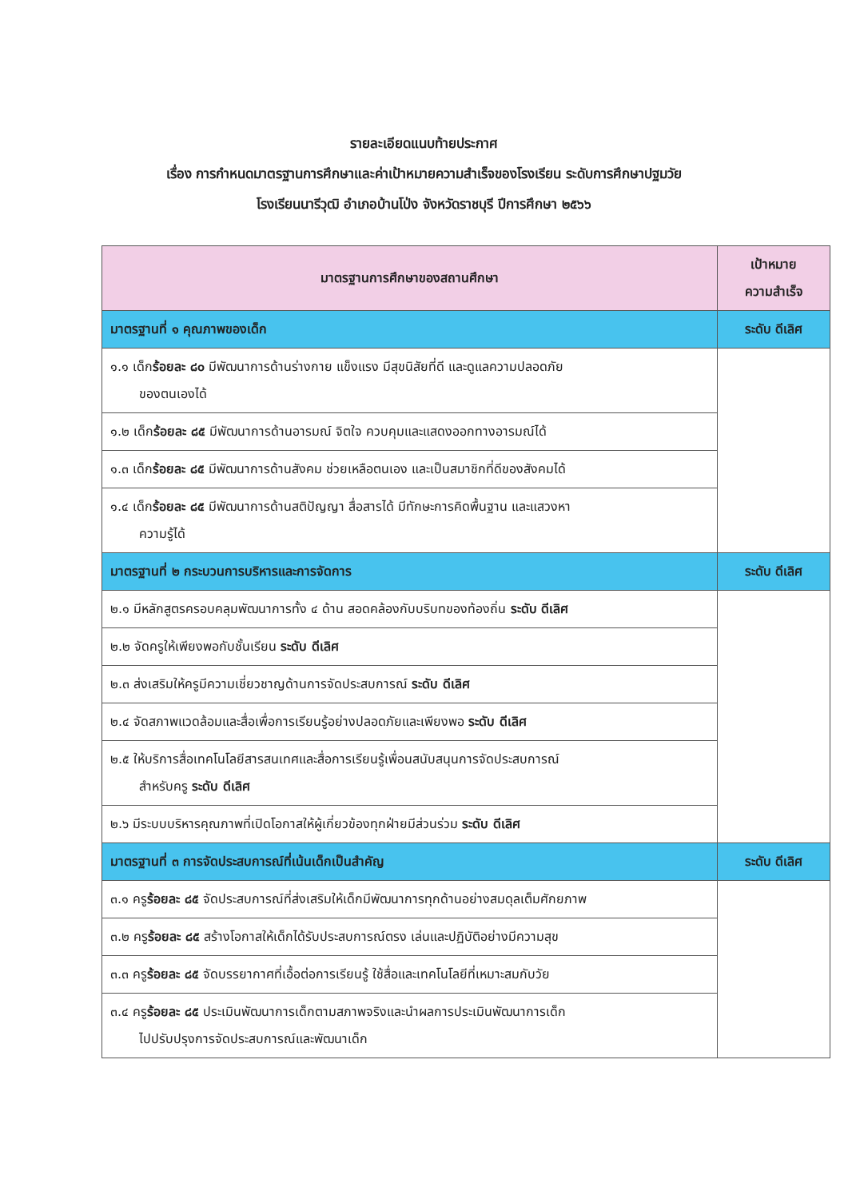รายละเอียดแนบท้ายประกาศ
เรื่อง การกำหนดมาตรฐานการศึกษาและค่าเป้าหมายความสำเร็จของโรงเรียน ระดับการศึกษาปฐมวัย
โรงเรียนนารีวุฒิ อำเภอบ้านโป่ง จังหวัดราชบุรี ปีการศึกษา ๒๕๖๖
| มาตรฐานการศึกษาของสถานศึกษา | เป้าหมาย ความสำเร็จ |
| --- | --- |
| มาตรฐานที่ ๑ คุณภาพของเด็ก | ระดับ ดีเลิศ |
| ๑.๑ เด็ก ร้อยละ ๘๐ มีพัฒนาการด้านร่างกาย แข็งแรง มีสุขนิสัยที่ดี และดูแลความปลอดภัย ของตนเองได้ | |
| ๑.๒ เด็ก ร้อยละ ๘๕ มีพัฒนาการด้านอารมณ์ จิตใจ ควบคุมและแสดงออกทางอารมณ์ได้ | |
| ๑.๓ เด็ก ร้อยละ ๘๕ มีพัฒนาการด้านสังคม ช่วยเหลือตนเอง และเป็นสมาชิกที่ดีของสังคมได้ | |
| ๑.๔ เด็ก ร้อยละ ๘๕ มีพัฒนาการด้านสติปัญญา สื่อสารได้ มีทักษะการคิดพื้นฐาน และแสวงหา ความรู้ได้ | |
| มาตรฐานที่ ๒ กระบวนการบริหารและการจัดการ | ระดับ ดีเลิศ |
| ๒.๑ มีหลักสูตรครอบคลุมพัฒนาการทั้ง ๔ ด้าน สอดคล้องกับบริบทของท้องถิ่น ระดับ ดีเลิศ | |
| ๒.๒ จัดครูให้เพียงพอกับชั้นเรียน ระดับ ดีเลิศ | |
| ๒.๓ ส่งเสริมให้ครูมีความเชี่ยวชาญด้านการจัดประสบการณ์ ระดับ ดีเลิศ | |
| ๒.๔ จัดสภาพแวดล้อมและสื่อเพื่อการเรียนรู้อย่างปลอดภัยและเพียงพอ ระดับ ดีเลิศ | |
| ๒.๕ ให้บริการสื่อเทคโนโลยีสารสนเทศและสื่อการเรียนรู้เพื่อนสนับสนุนการจัดประสบการณ์ สำหรับครู ระดับ ดีเลิศ | |
| ๒.๖ มีระบบบริหารคุณภาพที่เปิดโอกาสให้ผู้เกี่ยวข้องทุกฝ่ายมีส่วนร่วม ระดับ ดีเลิศ | |
| มาตรฐานที่ ๓ การจัดประสบการณ์ที่เน้นเด็กเป็นสำคัญ | ระดับ ดีเลิศ |
| ๓.๑ ครู ร้อยละ ๘๕ จัดประสบการณ์ที่ส่งเสริมให้เด็กมีพัฒนาการทุกด้านอย่างสมดุลเต็มศักยภาพ | |
| ๓.๒ ครู ร้อยละ ๘๕ สร้างโอกาสให้เด็กได้รับประสบการณ์ตรง เล่นและปฏิบัติอย่างมีความสุข | |
| ๓.๓ ครู ร้อยละ ๘๕ จัดบรรยากาศที่เอื้อต่อการเรียนรู้ ใช้สื่อและเทคโนโลยีที่เหมาะสมกับวัย | |
| ๓.๔ ครู ร้อยละ ๘๕ ประเมินพัฒนาการเด็กตามสภาพจริงและนำผลการประเมินพัฒนาการเด็ก ไปปรับปรุงการจัดประสบการณ์และพัฒนาเด็ก | |